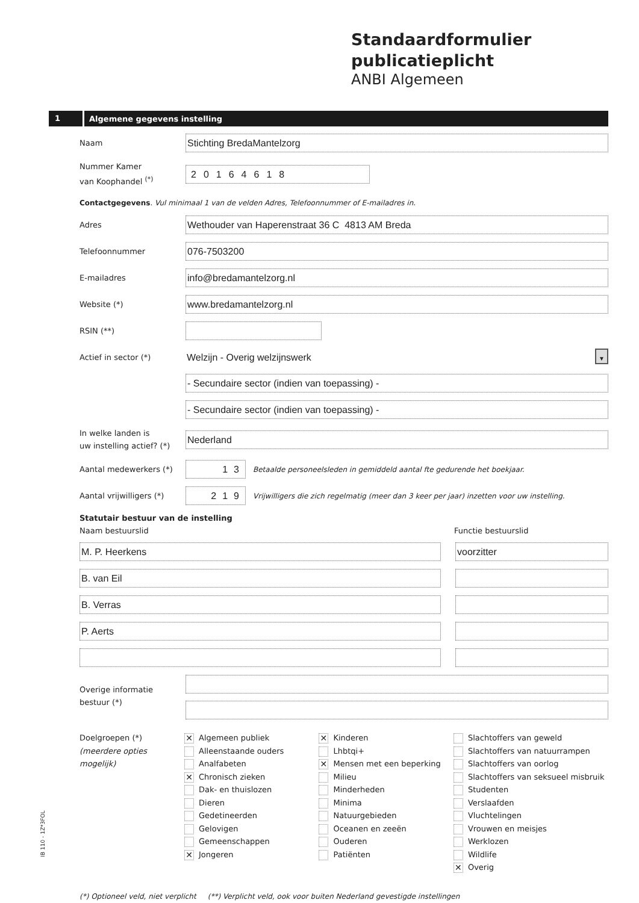Standaardformulier
publicatieplicht
ANBI Algemeen
1 Algemene gegevens instelling
Naam
Stichting BredaMantelzorg
Nummer Kamer
van Koophandel <sup>(*)</sup>
20164618
Contactgegevens. Vul minimaal 1 van de velden Adres, Telefoonnummer of E-mailadres in.
Adres
Wethouder van Haperenstraat 36 C 4813 AM Breda
Telefoonnummer
076-7503200
E-mailadres
info@bredamantelzorg.nl
Website (*)
www.bredamantelzorg.nl
RSIN (**)
Actief in sector (*)
Welzijn - Overig welzijnswerk ▼
- Secundaire sector (indien van toepassing) -
- Secundaire sector (indien van toepassing) -
In welke landen is
uw instelling actief? (*)
Nederland
Aantal medewerkers (*)
13
Betaalde personeelsleden in gemiddeld aantal fte gedurende het boekjaar.
Aantal vrijwilligers (*)
219
Vrijwilligers die zich regelmatig (meer dan 3 keer per jaar) inzetten voor uw instelling.
Statutair bestuur van de instelling
Naam bestuurslid Functie bestuurslid
M. P. Heerkens voorzitter
B. van Eil
B. Verras
P. Aerts
Overige informatie
bestuur (*)
Doelgroepen (*)
(meerdere opties mogelijk)
✕ Algemeen publiek
Alleenstaande ouders
Analfabeten
✕ Chronisch zieken
Dak- en thuislozen
Dieren
Gedetineerden
Gelovigen
Gemeenschappen
✕ Jongeren
✕ Kinderen
Lhbtqi+
✕ Mensen met een beperking
Milieu
Minderheden
Minima
Natuurgebieden
Oceanen en zeeën
Ouderen
Patiënten
Slachtoffers van geweld
Slachtoffers van natuurrampen
Slachtoffers van oorlog
Slachtoffers van seksueel misbruik
Studenten
Verslaafden
Vluchtelingen
Vrouwen en meisjes
Werklozen
Wildlife
✕ Overig
(*) Optioneel veld, niet verplicht (**) Verplicht veld, ook voor buiten Nederland gevestigde instellingen
IB 110 - 1Z*3FOL